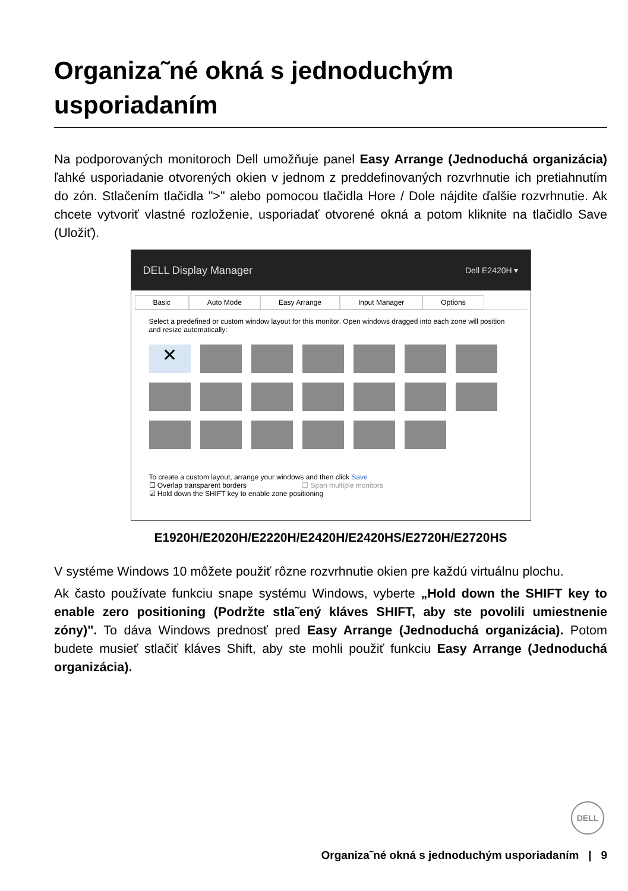Organiza˜né okná s jednoduchým usporiadaním
Na podporovaných monitoroch Dell umožňuje panel Easy Arrange (Jednoduchá organizácia) ľahké usporiadanie otvorených okien v jednom z preddefinovaných rozvrhnutie ich pretiahnutím do zón. Stlačením tlačidla ">" alebo pomocou tlačidla Hore / Dole nájdite ďalšie rozvrhnutie. Ak chcete vytvoriť vlastné rozloženie, usporiadať otvorené okná a potom kliknite na tlačidlo Save (Uložiť).
DELL Display Manager Dell E2420H ▾
Basic Auto Mode Easy Arrange Input Manager Options
Select a predefined or custom window layout for this monitor. Open windows dragged into each zone will position and resize automatically:
✕
To create a custom layout, arrange your windows and then click Save
☐ Overlap transparent borders ☐ Span multiple monitors
☑ Hold down the SHIFT key to enable zone positioning
E1920H/E2020H/E2220H/E2420H/E2420HS/E2720H/E2720HS
V systéme Windows 10 môžete použiť rôzne rozvrhnutie okien pre každú virtuálnu plochu.
Ak často používate funkciu snape systému Windows, vyberte „Hold down the SHIFT key to enable zero positioning (Podržte stla˜ený kláves SHIFT, aby ste povolili umiestnenie zóny)". To dáva Windows prednosť pred Easy Arrange (Jednoduchá organizácia). Potom budete musieť stlačiť kláves Shift, aby ste mohli použiť funkciu Easy Arrange (Jednoduchá organizácia).
DELL
Organiza˜né okná s jednoduchým usporiadaním | 9